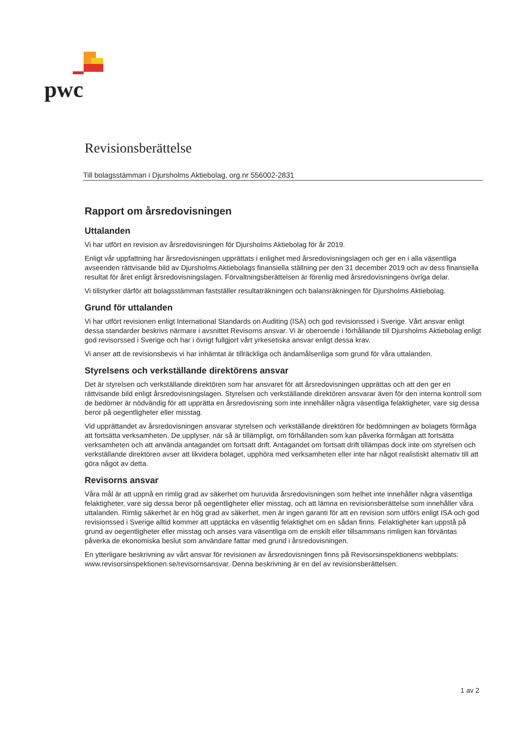pwc
Revisionsberättelse
Till bolagsstämman i Djursholms Aktiebolag, org.nr 556002-2831
Rapport om årsredovisningen
Uttalanden
Vi har utfört en revision av årsredovisningen för Djursholms Aktiebolag för år 2019.
Enligt vår uppfattning har årsredovisningen upprättats i enlighet med årsredovisningslagen och ger en i alla väsentliga avseenden rättvisande bild av Djursholms Aktiebolags finansiella ställning per den 31 december 2019 och av dess finansiella resultat för året enligt årsredovisningslagen. Förvaltningsberättelsen är förenlig med årsredovisningens övriga delar.
Vi tillstyrker därför att bolagsstämman fastställer resultaträkningen och balansräkningen för Djursholms Aktiebolag.
Grund för uttalanden
Vi har utfört revisionen enligt International Standards on Auditing (ISA) och god revisionssed i Sverige. Vårt ansvar enligt dessa standarder beskrivs närmare i avsnittet Revisorns ansvar. Vi är oberoende i förhållande till Djursholms Aktiebolag enligt god revisorssed i Sverige och har i övrigt fullgjort vårt yrkesetiska ansvar enligt dessa krav.
Vi anser att de revisionsbevis vi har inhämtat är tillräckliga och ändamålsenliga som grund för våra uttalanden.
Styrelsens och verkställande direktörens ansvar
Det är styrelsen och verkställande direktören som har ansvaret för att årsredovisningen upprättas och att den ger en rättvisande bild enligt årsredovisningslagen. Styrelsen och verkställande direktören ansvarar även för den interna kontroll som de bedömer är nödvändig för att upprätta en årsredovisning som inte innehåller några väsentliga felaktigheter, vare sig dessa beror på oegentligheter eller misstag.
Vid upprättandet av årsredovisningen ansvarar styrelsen och verkställande direktören för bedömningen av bolagets förmåga att fortsätta verksamheten. De upplyser, när så är tillämpligt, om förhållanden som kan påverka förmågan att fortsätta verksamheten och att använda antagandet om fortsatt drift. Antagandet om fortsatt drift tillämpas dock inte om styrelsen och verkställande direktören avser att likvidera bolaget, upphöra med verksamheten eller inte har något realistiskt alternativ till att göra något av detta.
Revisorns ansvar
Våra mål är att uppnå en rimlig grad av säkerhet om huruvida årsredovisningen som helhet inte innehåller några väsentliga felaktigheter, vare sig dessa beror på oegentligheter eller misstag, och att lämna en revisionsberättelse som innehåller våra uttalanden. Rimlig säkerhet är en hög grad av säkerhet, men är ingen garanti för att en revision som utförs enligt ISA och god revisionssed i Sverige alltid kommer att upptäcka en väsentlig felaktighet om en sådan finns. Felaktigheter kan uppstå på grund av oegentligheter eller misstag och anses vara väsentliga om de enskilt eller tillsammans rimligen kan förväntas påverka de ekonomiska beslut som användare fattar med grund i årsredovisningen.
En ytterligare beskrivning av vårt ansvar för revisionen av årsredovisningen finns på Revisorsinspektionens webbplats: www.revisorsinspektionen.se/revisornsansvar. Denna beskrivning är en del av revisionsberättelsen.
1 av 2